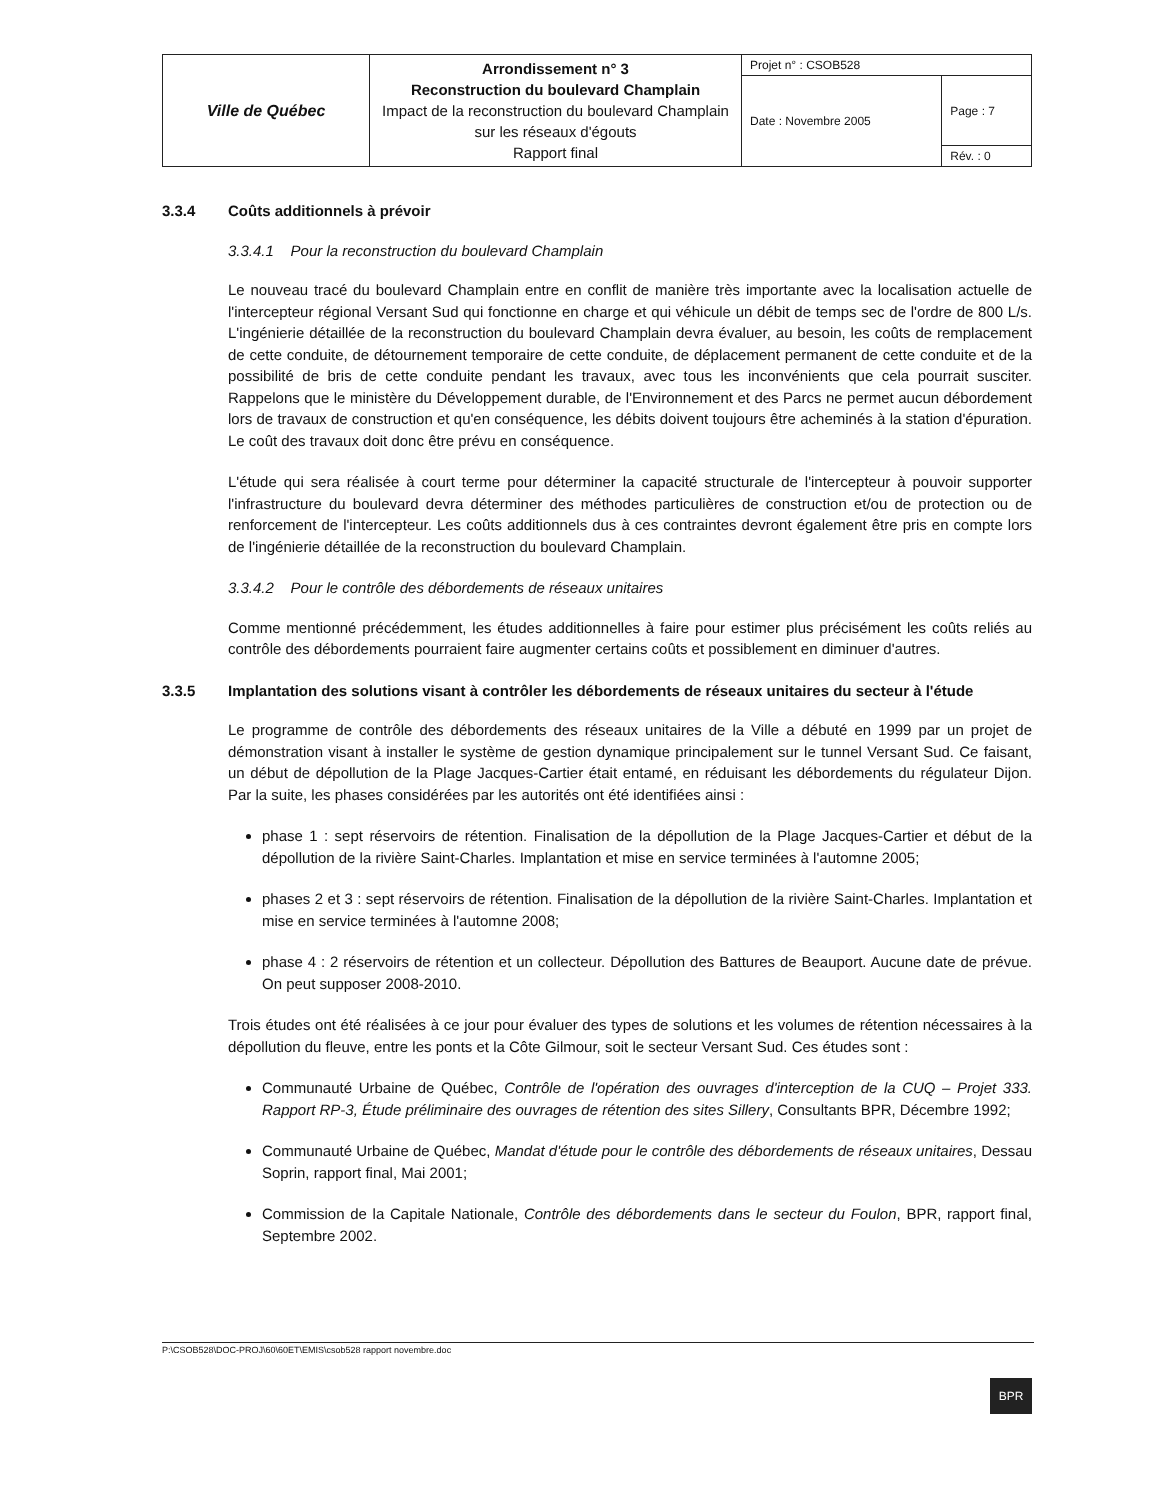| Ville de Québec | Arrondissement n° 3 Reconstruction du boulevard Champlain Impact de la reconstruction du boulevard Champlain sur les réseaux d'égouts Rapport final | Projet n° : CSOB528 | |
| | | Date : Novembre 2005 | Page : 7 |
| | | | Rév. : 0 |
3.3.4 Coûts additionnels à prévoir
3.3.4.1 Pour la reconstruction du boulevard Champlain
Le nouveau tracé du boulevard Champlain entre en conflit de manière très importante avec la localisation actuelle de l'intercepteur régional Versant Sud qui fonctionne en charge et qui véhicule un débit de temps sec de l'ordre de 800 L/s. L'ingénierie détaillée de la reconstruction du boulevard Champlain devra évaluer, au besoin, les coûts de remplacement de cette conduite, de détournement temporaire de cette conduite, de déplacement permanent de cette conduite et de la possibilité de bris de cette conduite pendant les travaux, avec tous les inconvénients que cela pourrait susciter. Rappelons que le ministère du Développement durable, de l'Environnement et des Parcs ne permet aucun débordement lors de travaux de construction et qu'en conséquence, les débits doivent toujours être acheminés à la station d'épuration. Le coût des travaux doit donc être prévu en conséquence.
L'étude qui sera réalisée à court terme pour déterminer la capacité structurale de l'intercepteur à pouvoir supporter l'infrastructure du boulevard devra déterminer des méthodes particulières de construction et/ou de protection ou de renforcement de l'intercepteur. Les coûts additionnels dus à ces contraintes devront également être pris en compte lors de l'ingénierie détaillée de la reconstruction du boulevard Champlain.
3.3.4.2 Pour le contrôle des débordements de réseaux unitaires
Comme mentionné précédemment, les études additionnelles à faire pour estimer plus précisément les coûts reliés au contrôle des débordements pourraient faire augmenter certains coûts et possiblement en diminuer d'autres.
3.3.5 Implantation des solutions visant à contrôler les débordements de réseaux unitaires du secteur à l'étude
Le programme de contrôle des débordements des réseaux unitaires de la Ville a débuté en 1999 par un projet de démonstration visant à installer le système de gestion dynamique principalement sur le tunnel Versant Sud. Ce faisant, un début de dépollution de la Plage Jacques-Cartier était entamé, en réduisant les débordements du régulateur Dijon. Par la suite, les phases considérées par les autorités ont été identifiées ainsi :
phase 1 : sept réservoirs de rétention. Finalisation de la dépollution de la Plage Jacques-Cartier et début de la dépollution de la rivière Saint-Charles. Implantation et mise en service terminées à l'automne 2005;
phases 2 et 3 : sept réservoirs de rétention. Finalisation de la dépollution de la rivière Saint-Charles. Implantation et mise en service terminées à l'automne 2008;
phase 4 : 2 réservoirs de rétention et un collecteur. Dépollution des Battures de Beauport. Aucune date de prévue. On peut supposer 2008-2010.
Trois études ont été réalisées à ce jour pour évaluer des types de solutions et les volumes de rétention nécessaires à la dépollution du fleuve, entre les ponts et la Côte Gilmour, soit le secteur Versant Sud. Ces études sont :
Communauté Urbaine de Québec, Contrôle de l'opération des ouvrages d'interception de la CUQ – Projet 333. Rapport RP-3, Étude préliminaire des ouvrages de rétention des sites Sillery, Consultants BPR, Décembre 1992;
Communauté Urbaine de Québec, Mandat d'étude pour le contrôle des débordements de réseaux unitaires, Dessau Soprin, rapport final, Mai 2001;
Commission de la Capitale Nationale, Contrôle des débordements dans le secteur du Foulon, BPR, rapport final, Septembre 2002.
P:\CSOB528\DOC-PROJ\60\60ET\EMIS\csob528 rapport novembre.doc
BPR